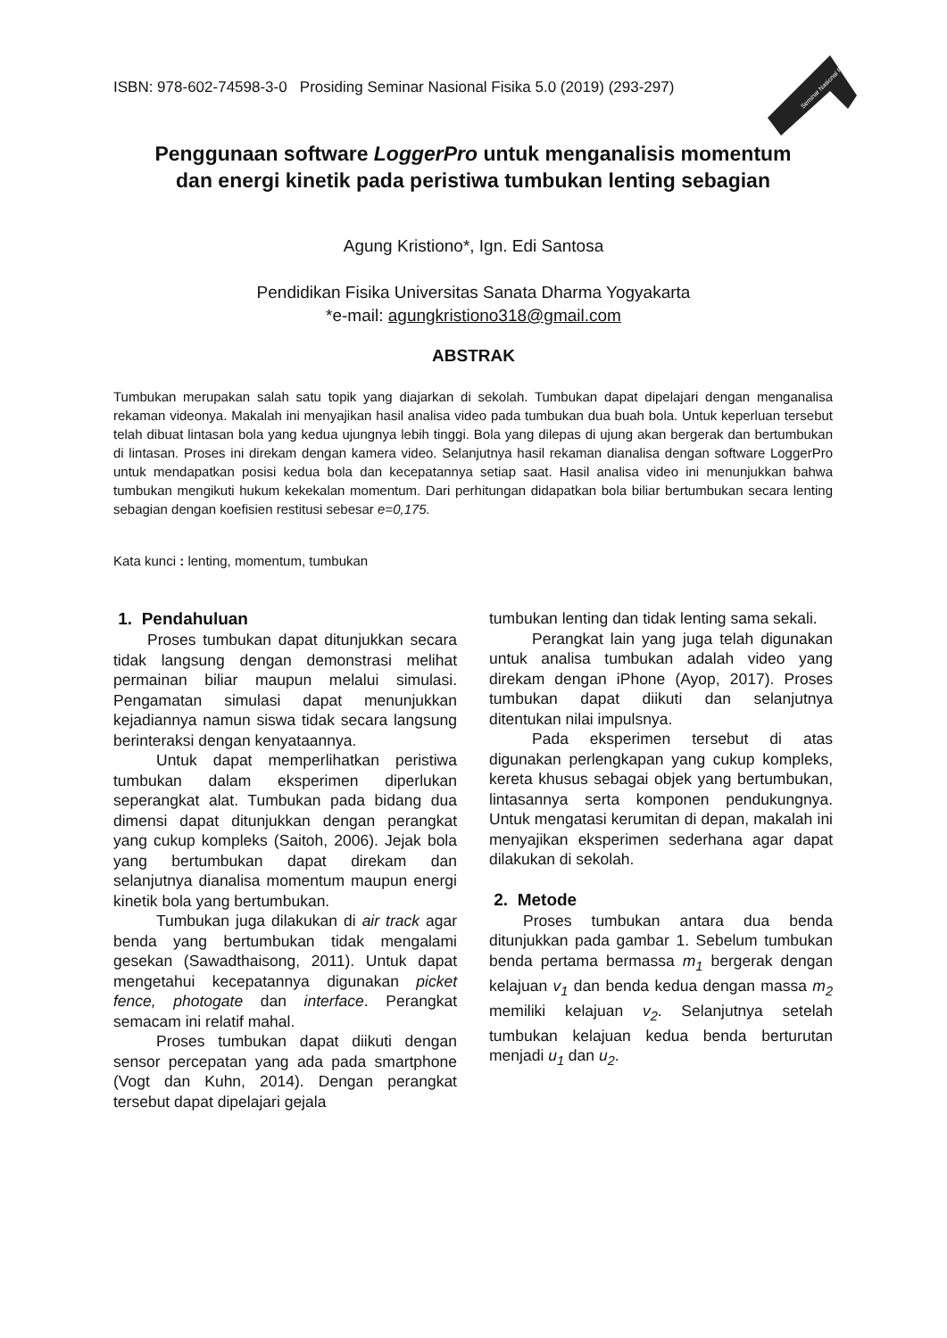ISBN: 978-602-74598-3-0 Prosiding Seminar Nasional Fisika 5.0 (2019) (293-297)
Seminar Nasional Fisika
Penggunaan software LoggerPro untuk menganalisis momentum
dan energi kinetik pada peristiwa tumbukan lenting sebagian
Agung Kristiono*, Ign. Edi Santosa
Pendidikan Fisika Universitas Sanata Dharma Yogyakarta
*e-mail: agungkristiono318@gmail.com
ABSTRAK
Tumbukan merupakan salah satu topik yang diajarkan di sekolah. Tumbukan dapat dipelajari dengan menganalisa rekaman videonya. Makalah ini menyajikan hasil analisa video pada tumbukan dua buah bola. Untuk keperluan tersebut telah dibuat lintasan bola yang kedua ujungnya lebih tinggi. Bola yang dilepas di ujung akan bergerak dan bertumbukan di lintasan. Proses ini direkam dengan kamera video. Selanjutnya hasil rekaman dianalisa dengan software LoggerPro untuk mendapatkan posisi kedua bola dan kecepatannya setiap saat. Hasil analisa video ini menunjukkan bahwa tumbukan mengikuti hukum kekekalan momentum. Dari perhitungan didapatkan bola biliar bertumbukan secara lenting sebagian dengan koefisien restitusi sebesar e=0,175.
Kata kunci : lenting, momentum, tumbukan
1. Pendahuluan
Proses tumbukan dapat ditunjukkan secara tidak langsung dengan demonstrasi melihat permainan biliar maupun melalui simulasi. Pengamatan simulasi dapat menunjukkan kejadiannya namun siswa tidak secara langsung berinteraksi dengan kenyataannya.
Untuk dapat memperlihatkan peristiwa tumbukan dalam eksperimen diperlukan seperangkat alat. Tumbukan pada bidang dua dimensi dapat ditunjukkan dengan perangkat yang cukup kompleks (Saitoh, 2006). Jejak bola yang bertumbukan dapat direkam dan selanjutnya dianalisa momentum maupun energi kinetik bola yang bertumbukan.
Tumbukan juga dilakukan di air track agar benda yang bertumbukan tidak mengalami gesekan (Sawadthaisong, 2011). Untuk dapat mengetahui kecepatannya digunakan picket fence, photogate dan interface. Perangkat semacam ini relatif mahal.
Proses tumbukan dapat diikuti dengan sensor percepatan yang ada pada smartphone (Vogt dan Kuhn, 2014). Dengan perangkat tersebut dapat dipelajari gejala
tumbukan lenting dan tidak lenting sama sekali.
Perangkat lain yang juga telah digunakan untuk analisa tumbukan adalah video yang direkam dengan iPhone (Ayop, 2017). Proses tumbukan dapat diikuti dan selanjutnya ditentukan nilai impulsnya.
Pada eksperimen tersebut di atas digunakan perlengkapan yang cukup kompleks, kereta khusus sebagai objek yang bertumbukan, lintasannya serta komponen pendukungnya. Untuk mengatasi kerumitan di depan, makalah ini menyajikan eksperimen sederhana agar dapat dilakukan di sekolah.
2. Metode
Proses tumbukan antara dua benda ditunjukkan pada gambar 1. Sebelum tumbukan benda pertama bermassa m<sub>1</sub> bergerak dengan kelajuan v<sub>1</sub> dan benda kedua dengan massa m<sub>2</sub> memiliki kelajuan v<sub>2</sub>. Selanjutnya setelah tumbukan kelajuan kedua benda berturutan menjadi u<sub>1</sub> dan u<sub>2</sub>.